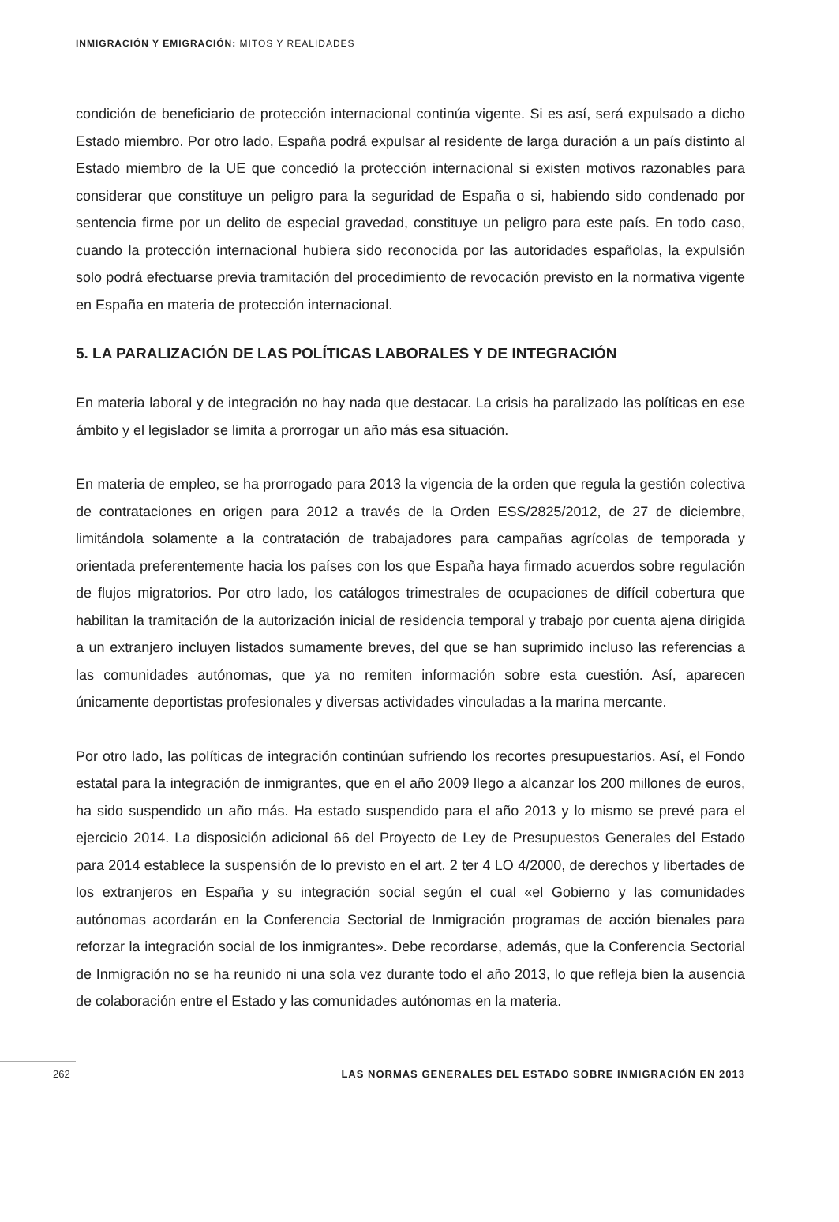INMIGRACIÓN Y EMIGRACIÓN: MITOS Y REALIDADES
condición de beneficiario de protección internacional continúa vigente. Si es así, será expulsado a dicho Estado miembro. Por otro lado, España podrá expulsar al residente de larga duración a un país distinto al Estado miembro de la UE que concedió la protección internacional si existen motivos razonables para considerar que constituye un peligro para la seguridad de España o si, habiendo sido condenado por sentencia firme por un delito de especial gravedad, constituye un peligro para este país. En todo caso, cuando la protección internacional hubiera sido reconocida por las autoridades españolas, la expulsión solo podrá efectuarse previa tramitación del procedimiento de revocación previsto en la normativa vigente en España en materia de protección internacional.
5. LA PARALIZACIÓN DE LAS POLÍTICAS LABORALES Y DE INTEGRACIÓN
En materia laboral y de integración no hay nada que destacar. La crisis ha paralizado las políticas en ese ámbito y el legislador se limita a prorrogar un año más esa situación.
En materia de empleo, se ha prorrogado para 2013 la vigencia de la orden que regula la gestión colectiva de contrataciones en origen para 2012 a través de la Orden ESS/2825/2012, de 27 de diciembre, limitándola solamente a la contratación de trabajadores para campañas agrícolas de temporada y orientada preferentemente hacia los países con los que España haya firmado acuerdos sobre regulación de flujos migratorios. Por otro lado, los catálogos trimestrales de ocupaciones de difícil cobertura que habilitan la tramitación de la autorización inicial de residencia temporal y trabajo por cuenta ajena dirigida a un extranjero incluyen listados sumamente breves, del que se han suprimido incluso las referencias a las comunidades autónomas, que ya no remiten información sobre esta cuestión. Así, aparecen únicamente deportistas profesionales y diversas actividades vinculadas a la marina mercante.
Por otro lado, las políticas de integración continúan sufriendo los recortes presupuestarios. Así, el Fondo estatal para la integración de inmigrantes, que en el año 2009 llego a alcanzar los 200 millones de euros, ha sido suspendido un año más. Ha estado suspendido para el año 2013 y lo mismo se prevé para el ejercicio 2014. La disposición adicional 66 del Proyecto de Ley de Presupuestos Generales del Estado para 2014 establece la suspensión de lo previsto en el art. 2 ter 4 LO 4/2000, de derechos y libertades de los extranjeros en España y su integración social según el cual «el Gobierno y las comunidades autónomas acordarán en la Conferencia Sectorial de Inmigración programas de acción bienales para reforzar la integración social de los inmigrantes». Debe recordarse, además, que la Conferencia Sectorial de Inmigración no se ha reunido ni una sola vez durante todo el año 2013, lo que refleja bien la ausencia de colaboración entre el Estado y las comunidades autónomas en la materia.
262 LAS NORMAS GENERALES DEL ESTADO SOBRE INMIGRACIÓN EN 2013